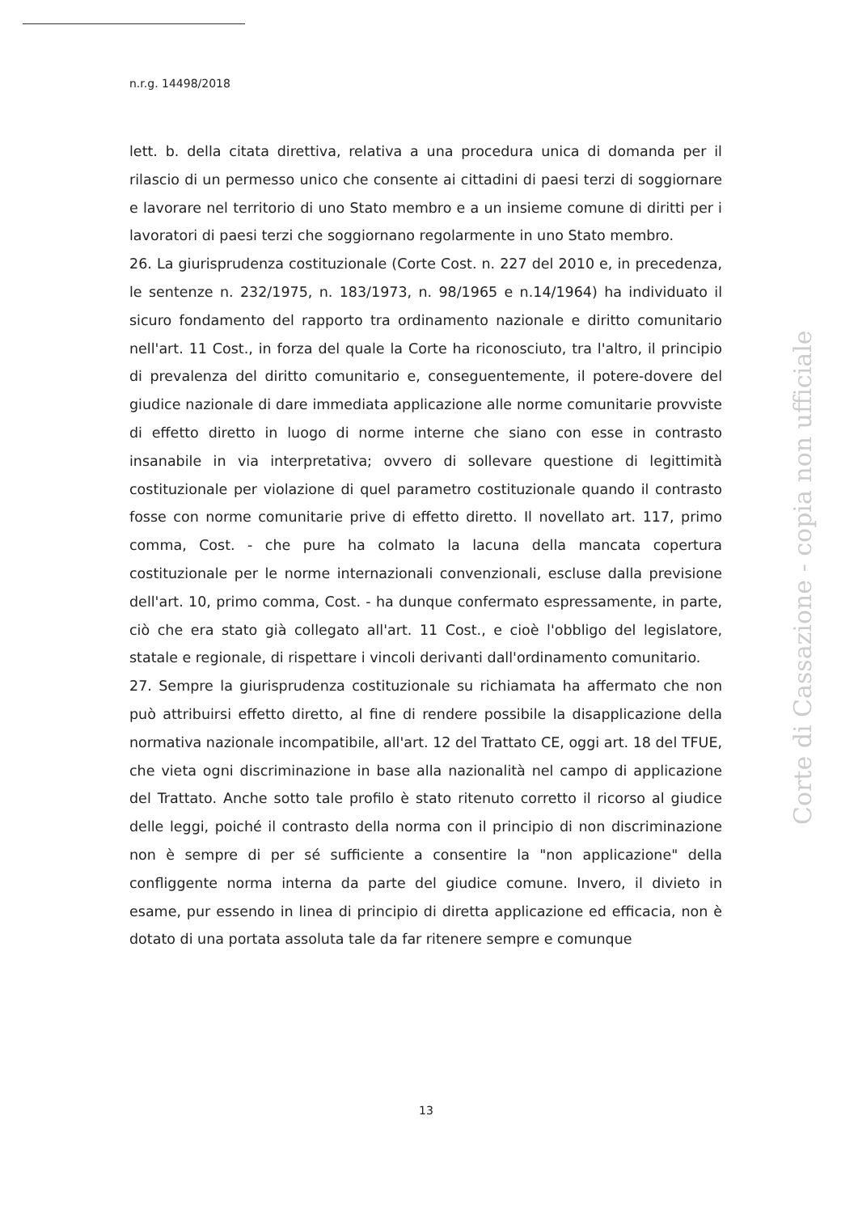n.r.g. 14498/2018
lett. b. della citata direttiva, relativa a una procedura unica di domanda per il rilascio di un permesso unico che consente ai cittadini di paesi terzi di soggiornare e lavorare nel territorio di uno Stato membro e a un insieme comune di diritti per i lavoratori di paesi terzi che soggiornano regolarmente in uno Stato membro.
26. La giurisprudenza costituzionale (Corte Cost. n. 227 del 2010 e, in precedenza, le sentenze n. 232/1975, n. 183/1973, n. 98/1965 e n.14/1964) ha individuato il sicuro fondamento del rapporto tra ordinamento nazionale e diritto comunitario nell'art. 11 Cost., in forza del quale la Corte ha riconosciuto, tra l'altro, il principio di prevalenza del diritto comunitario e, conseguentemente, il potere-dovere del giudice nazionale di dare immediata applicazione alle norme comunitarie provviste di effetto diretto in luogo di norme interne che siano con esse in contrasto insanabile in via interpretativa; ovvero di sollevare questione di legittimità costituzionale per violazione di quel parametro costituzionale quando il contrasto fosse con norme comunitarie prive di effetto diretto. Il novellato art. 117, primo comma, Cost. - che pure ha colmato la lacuna della mancata copertura costituzionale per le norme internazionali convenzionali, escluse dalla previsione dell'art. 10, primo comma, Cost. - ha dunque confermato espressamente, in parte, ciò che era stato già collegato all'art. 11 Cost., e cioè l'obbligo del legislatore, statale e regionale, di rispettare i vincoli derivanti dall'ordinamento comunitario.
27. Sempre la giurisprudenza costituzionale su richiamata ha affermato che non può attribuirsi effetto diretto, al fine di rendere possibile la disapplicazione della normativa nazionale incompatibile, all'art. 12 del Trattato CE, oggi art. 18 del TFUE, che vieta ogni discriminazione in base alla nazionalità nel campo di applicazione del Trattato. Anche sotto tale profilo è stato ritenuto corretto il ricorso al giudice delle leggi, poiché il contrasto della norma con il principio di non discriminazione non è sempre di per sé sufficiente a consentire la "non applicazione" della confliggente norma interna da parte del giudice comune. Invero, il divieto in esame, pur essendo in linea di principio di diretta applicazione ed efficacia, non è dotato di una portata assoluta tale da far ritenere sempre e comunque
Corte di Cassazione - copia non ufficiale
13